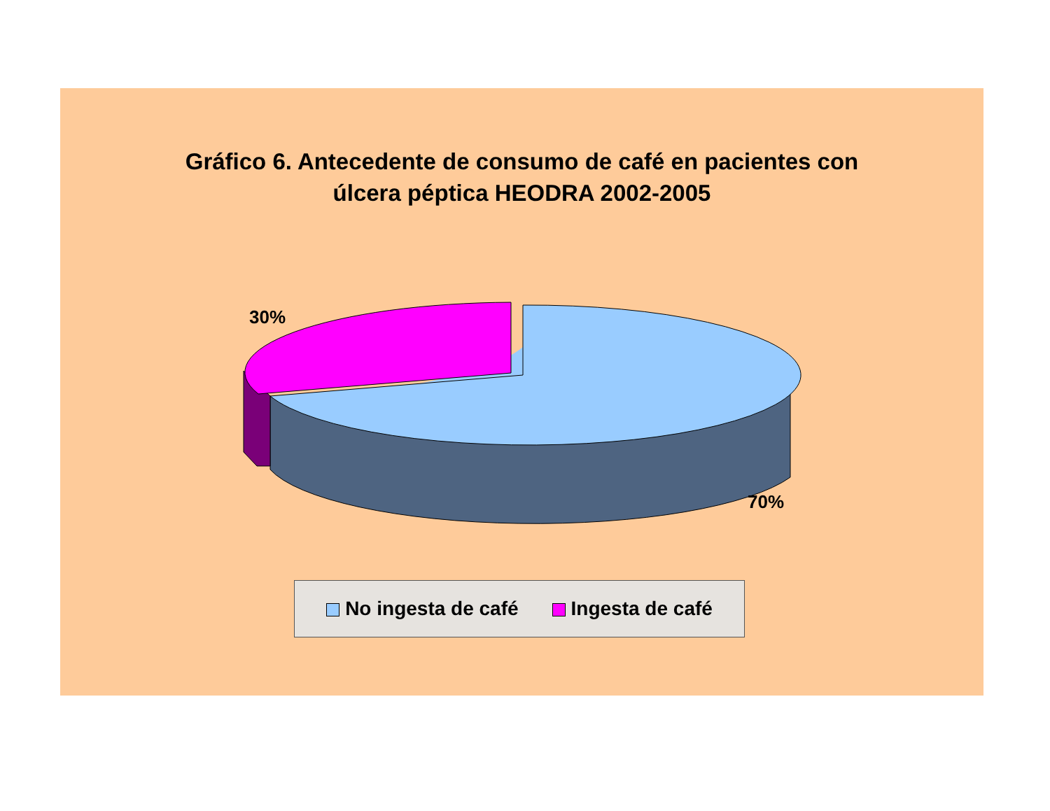Gráfico 6. Antecedente de consumo de café en pacientes con
úlcera péptica HEODRA 2002-2005
30%
70%
No ingesta de café Ingesta de café